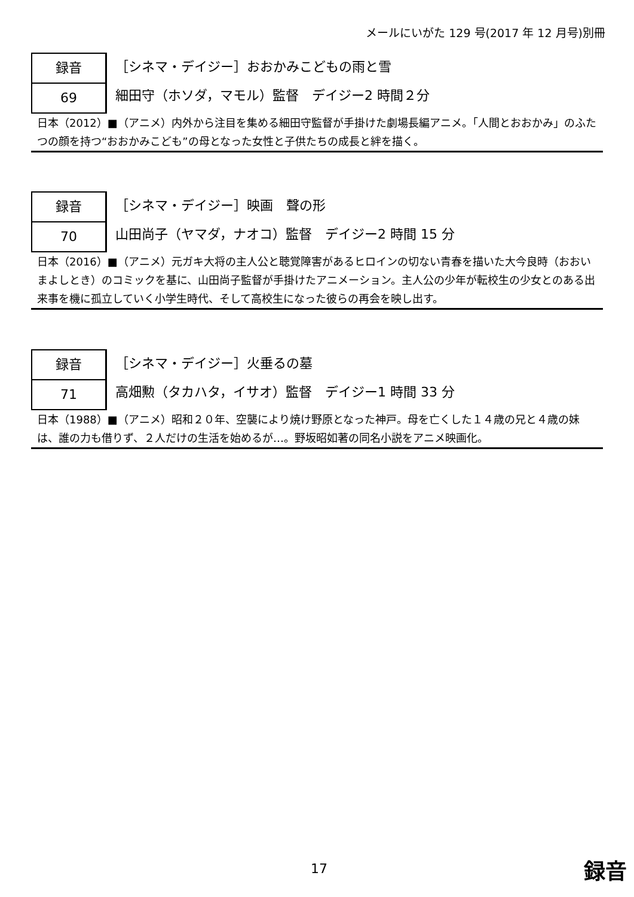メールにいがた 129 号(2017 年 12 月号)別冊
録音
69
［シネマ・デイジー］おおかみこどもの雨と雪
細田守（ホソダ，マモル）監督　デイジー2 時間２分
日本（2012）■（アニメ）内外から注目を集める細田守監督が手掛けた劇場長編アニメ。「人間とおおかみ」のふたつの顔を持つ“おおかみこども”の母となった女性と子供たちの成長と絆を描く。
録音
70
［シネマ・デイジー］映画　聲の形
山田尚子（ヤマダ，ナオコ）監督　デイジー2 時間 15 分
日本（2016）■（アニメ）元ガキ大将の主人公と聴覚障害があるヒロインの切ない青春を描いた大今良時（おおいまよしとき）のコミックを基に、山田尚子監督が手掛けたアニメーション。主人公の少年が転校生の少女とのある出来事を機に孤立していく小学生時代、そして高校生になった彼らの再会を映し出す。
録音
71
［シネマ・デイジー］火垂るの墓
高畑勲（タカハタ，イサオ）監督　デイジー1 時間 33 分
日本（1988）■（アニメ）昭和２０年、空襲により焼け野原となった神戸。母を亡くした１４歳の兄と４歳の妹は、誰の力も借りず、２人だけの生活を始めるが…。野坂昭如著の同名小説をアニメ映画化。
17 録音